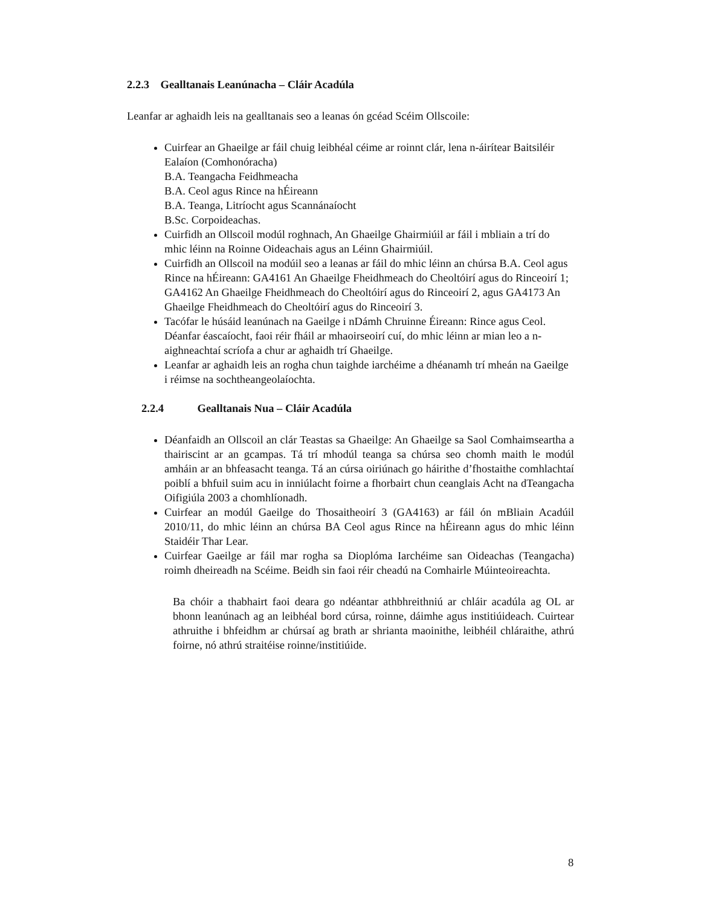2.2.3 Gealltanais Leanúnacha – Cláir Acadúla
Leanfar ar aghaidh leis na gealltanais seo a leanas ón gcéad Scéim Ollscoile:
Cuirfear an Ghaeilge ar fáil chuig leibhéal céime ar roinnt clár, lena n-áirítear Baitsiléir Ealaíon (Comhonóracha)
B.A. Teangacha Feidhmeacha
B.A. Ceol agus Rince na hÉireann
B.A. Teanga, Litríocht agus Scannánaíocht
B.Sc. Corpoideachas.
Cuirfidh an Ollscoil modúl roghnach, An Ghaeilge Ghairmiúil ar fáil i mbliain a trí do mhic léinn na Roinne Oideachais agus an Léinn Ghairmiúil.
Cuirfidh an Ollscoil na modúil seo a leanas ar fáil do mhic léinn an chúrsa B.A. Ceol agus Rince na hÉireann: GA4161 An Ghaeilge Fheidhmeach do Cheoltóirí agus do Rinceoirí 1; GA4162 An Ghaeilge Fheidhmeach do Cheoltóirí agus do Rinceoirí 2, agus GA4173 An Ghaeilge Fheidhmeach do Cheoltóirí agus do Rinceoirí 3.
Tacófar le húsáid leanúnach na Gaeilge i nDámh Chruinne Éireann: Rince agus Ceol. Déanfar éascaíocht, faoi réir fháil ar mhaoirseoirí cuí, do mhic léinn ar mian leo a n-aighneachtaí scríofa a chur ar aghaidh trí Ghaeilge.
Leanfar ar aghaidh leis an rogha chun taighde iarchéime a dhéanamh trí mheán na Gaeilge i réimse na sochtheangeolaíochta.
2.2.4 Gealltanais Nua – Cláir Acadúla
Déanfaidh an Ollscoil an clár Teastas sa Ghaeilge: An Ghaeilge sa Saol Comhaimseartha a thairiscint ar an gcampas. Tá trí mhodúl teanga sa chúrsa seo chomh maith le modúl amháin ar an bhfeasacht teanga. Tá an cúrsa oiriúnach go háirithe d’fhostaithe comhlachtaí poiblí a bhfuil suim acu in inniúlacht foirne a fhorbairt chun ceanglais Acht na dTeangacha Oifigiúla 2003 a chomhlíonadh.
Cuirfear an modúl Gaeilge do Thosaitheoirí 3 (GA4163) ar fáil ón mBliain Acadúil 2010/11, do mhic léinn an chúrsa BA Ceol agus Rince na hÉireann agus do mhic léinn Staidéir Thar Lear.
Cuirfear Gaeilge ar fáil mar rogha sa Dioplóma Iarchéime san Oideachas (Teangacha) roimh dheireadh na Scéime. Beidh sin faoi réir cheadú na Comhairle Múinteoireachta.
Ba chóir a thabhairt faoi deara go ndéantar athbhreithniú ar chláir acadúla ag OL ar bhonn leanúnach ag an leibhéal bord cúrsa, roinne, dáimhe agus institiúideach. Cuirtear athruithe i bhfeidhm ar chúrsaí ag brath ar shrianta maoinithe, leibhéil chláraithe, athrú foirne, nó athrú straitéise roinne/institiúide.
8